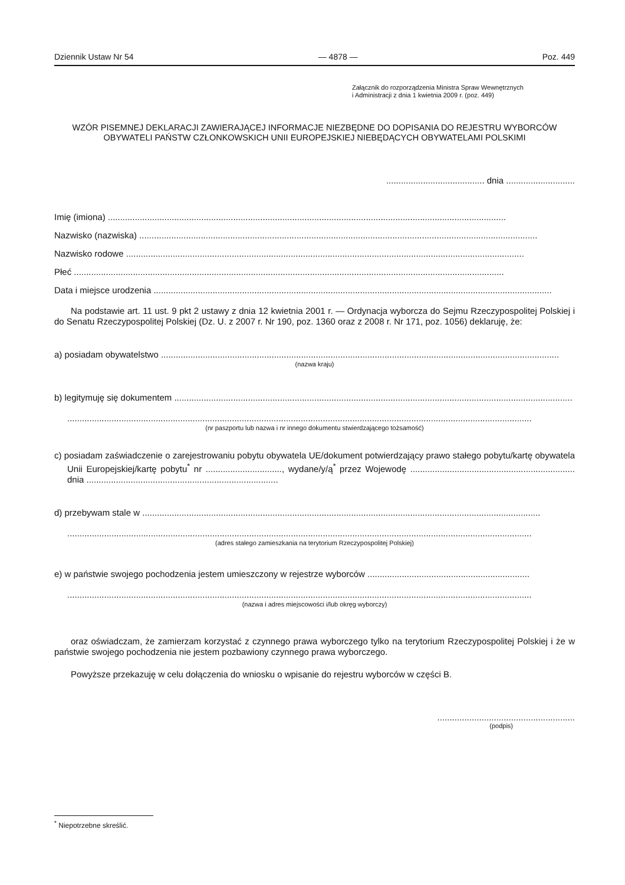Dziennik Ustaw Nr 54 — 4878 — Poz. 449
Załącznik do rozporządzenia Ministra Spraw Wewnętrznych
i Administracji z dnia 1 kwietnia 2009 r. (poz. 449)
WZÓR PISEMNEJ DEKLARACJI ZAWIERAJĄCEJ INFORMACJE NIEZBĘDNE DO DOPISANIA DO REJESTRU WYBORCÓW OBYWATELI PAŃSTW CZŁONKOWSKICH UNII EUROPEJSKIEJ NIEBĘDĄCYCH OBYWATELAMI POLSKIMI
........................................ dnia ............................
Imię (imiona) ..................................................................................................................................................................
Nazwisko (nazwiska) ..................................................................................................................................................................
Nazwisko rodowe ..................................................................................................................................................................
Płeć ...............................................................................................................................................................................
Data i miejsce urodzenia ..................................................................................................................................................................
Na podstawie art. 11 ust. 9 pkt 2 ustawy z dnia 12 kwietnia 2001 r. — Ordynacja wyborcza do Sejmu Rzeczypospolitej Polskiej i do Senatu Rzeczypospolitej Polskiej (Dz. U. z 2007 r. Nr 190, poz. 1360 oraz z 2008 r. Nr 171, poz. 1056) deklaruję, że:
a) posiadam obywatelstwo ..................................................................................................................................................................
(nazwa kraju)
b) legitymuję się dokumentem ..................................................................................................................................................................
.............................................................................................................................................................................................
(nr paszportu lub nazwa i nr innego dokumentu stwierdzającego tożsamość)
c) posiadam zaświadczenie o zarejestrowaniu pobytu obywatela UE/dokument potwierdzający prawo stałego pobytu/kartę obywatela Unii Europejskiej/kartę pobytu<sup>*</sup> nr ..............................., wydane/y/ą<sup>*</sup> przez Wojewodę ................................................................... dnia ..............................................................................
d) przebywam stale w ..................................................................................................................................................................
.............................................................................................................................................................................................
(adres stałego zamieszkania na terytorium Rzeczypospolitej Polskiej)
e) w państwie swojego pochodzenia jestem umieszczony w rejestrze wyborców ..................................................................
.............................................................................................................................................................................................
(nazwa i adres miejscowości i/lub okręg wyborczy)
oraz oświadczam, że zamierzam korzystać z czynnego prawa wyborczego tylko na terytorium Rzeczypospolitej Polskiej i że w państwie swojego pochodzenia nie jestem pozbawiony czynnego prawa wyborczego.
Powyższe przekazuję w celu dołączenia do wniosku o wpisanie do rejestru wyborców w części B.
........................................................
(podpis)
<sup>*</sup> Niepotrzebne skreślić.